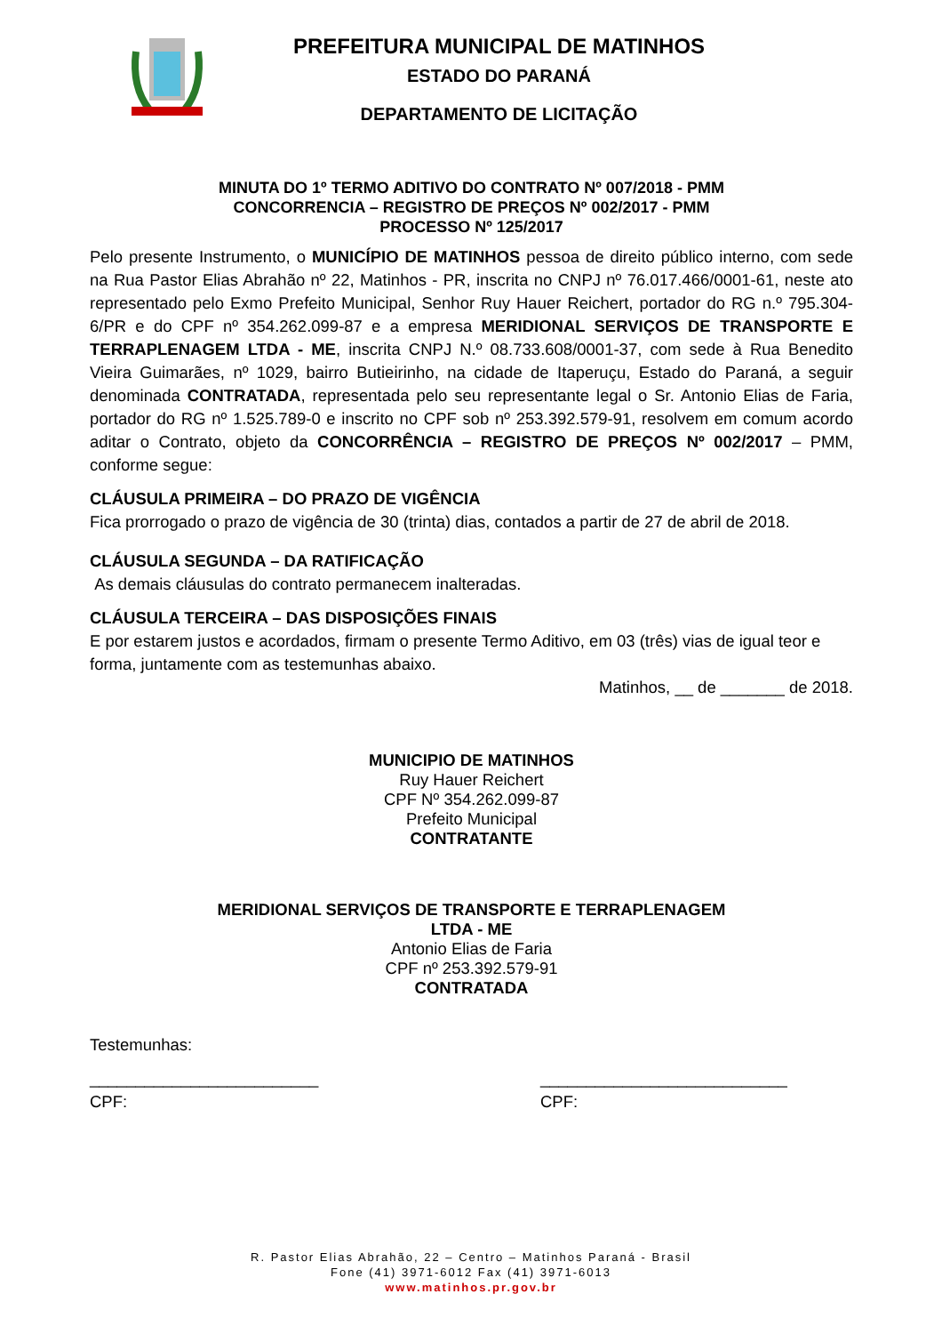PREFEITURA MUNICIPAL DE MATINHOS
ESTADO DO PARANÁ
DEPARTAMENTO DE LICITAÇÃO
MINUTA DO 1º TERMO ADITIVO DO CONTRATO Nº 007/2018 - PMM
CONCORRENCIA – REGISTRO DE PREÇOS Nº 002/2017 - PMM
PROCESSO Nº 125/2017
Pelo presente Instrumento, o MUNICÍPIO DE MATINHOS pessoa de direito público interno, com sede na Rua Pastor Elias Abrahão nº 22, Matinhos - PR, inscrita no CNPJ nº 76.017.466/0001-61, neste ato representado pelo Exmo Prefeito Municipal, Senhor Ruy Hauer Reichert, portador do RG n.º 795.304-6/PR e do CPF nº 354.262.099-87 e a empresa MERIDIONAL SERVIÇOS DE TRANSPORTE E TERRAPLENAGEM LTDA - ME, inscrita CNPJ N.º 08.733.608/0001-37, com sede à Rua Benedito Vieira Guimarães, nº 1029, bairro Butieirinho, na cidade de Itaperuçu, Estado do Paraná, a seguir denominada CONTRATADA, representada pelo seu representante legal o Sr. Antonio Elias de Faria, portador do RG nº 1.525.789-0 e inscrito no CPF sob nº 253.392.579-91, resolvem em comum acordo aditar o Contrato, objeto da CONCORRÊNCIA – REGISTRO DE PREÇOS Nº 002/2017 – PMM, conforme segue:
CLÁUSULA PRIMEIRA – DO PRAZO DE VIGÊNCIA
Fica prorrogado o prazo de vigência de 30 (trinta) dias, contados a partir de 27 de abril de 2018.
CLÁUSULA SEGUNDA – DA RATIFICAÇÃO
As demais cláusulas do contrato permanecem inalteradas.
CLÁUSULA TERCEIRA – DAS DISPOSIÇÕES FINAIS
E por estarem justos e acordados, firmam o presente Termo Aditivo, em 03 (três) vias de igual teor e forma, juntamente com as testemunhas abaixo.
Matinhos, __ de _______ de 2018.
MUNICIPIO DE MATINHOS
Ruy Hauer Reichert
CPF Nº 354.262.099-87
Prefeito Municipal
CONTRATANTE
MERIDIONAL SERVIÇOS DE TRANSPORTE E TERRAPLENAGEM
LTDA - ME
Antonio Elias de Faria
CPF nº 253.392.579-91
CONTRATADA
Testemunhas:
_________________________
CPF:
___________________________
CPF:
R. Pastor Elias Abrahão, 22 – Centro – Matinhos Paraná - Brasil
Fone (41) 3971-6012 Fax (41) 3971-6013
www.matinhos.pr.gov.br